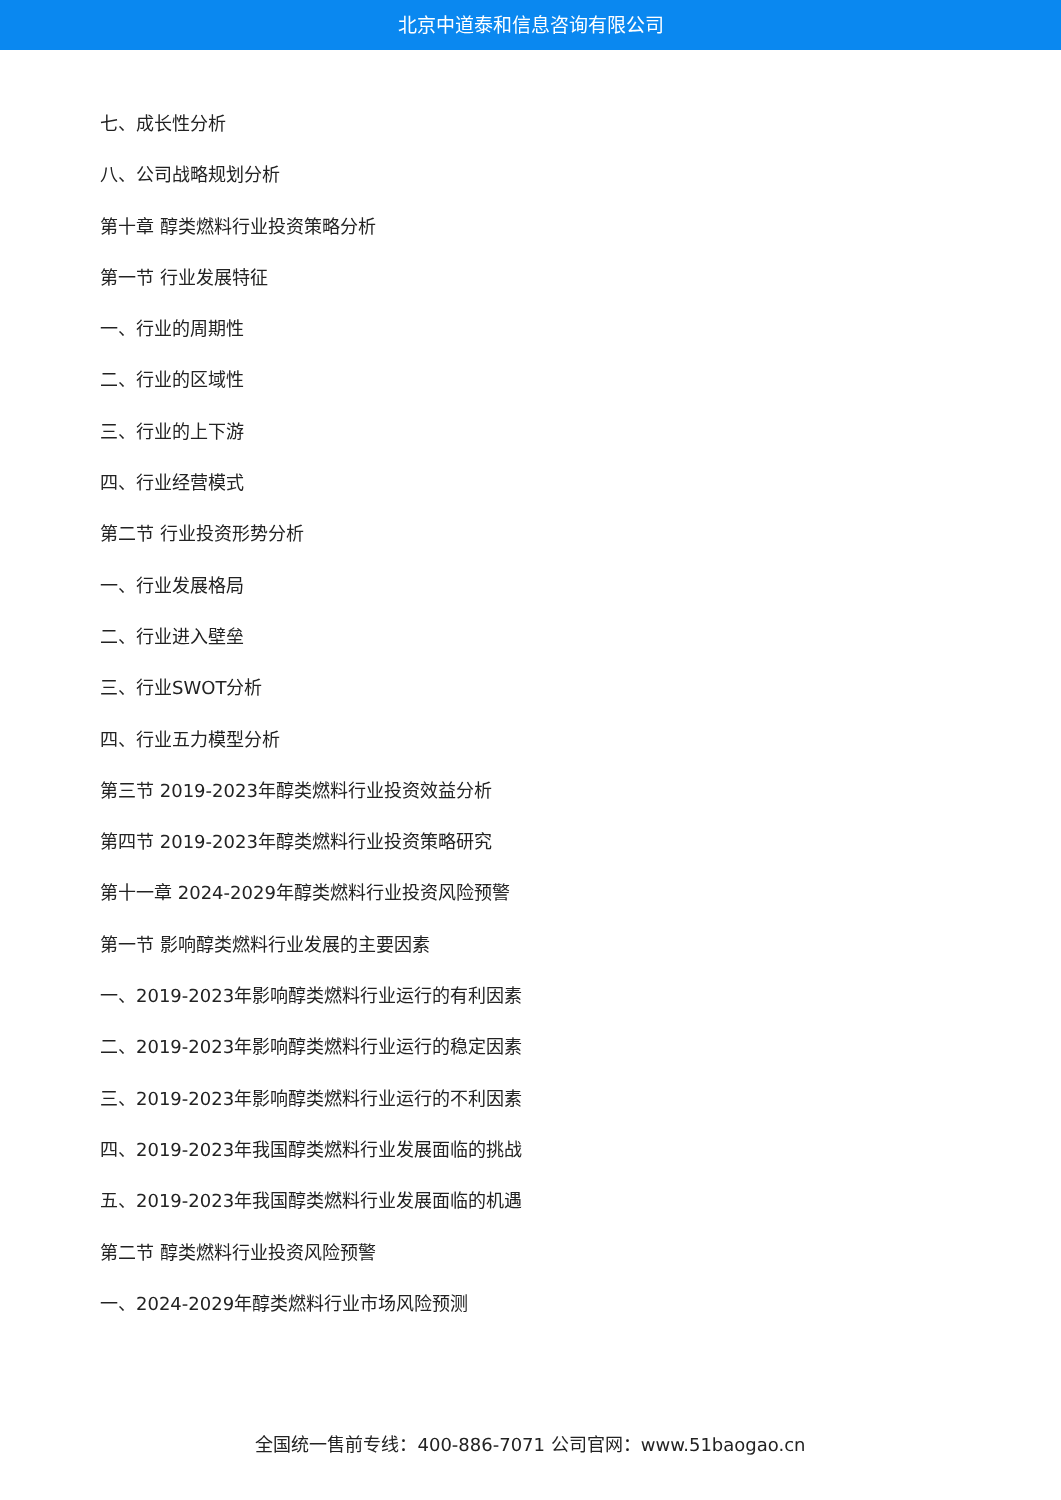北京中道泰和信息咨询有限公司
七、成长性分析
八、公司战略规划分析
第十章 醇类燃料行业投资策略分析
第一节 行业发展特征
一、行业的周期性
二、行业的区域性
三、行业的上下游
四、行业经营模式
第二节 行业投资形势分析
一、行业发展格局
二、行业进入壁垒
三、行业SWOT分析
四、行业五力模型分析
第三节 2019-2023年醇类燃料行业投资效益分析
第四节 2019-2023年醇类燃料行业投资策略研究
第十一章 2024-2029年醇类燃料行业投资风险预警
第一节 影响醇类燃料行业发展的主要因素
一、2019-2023年影响醇类燃料行业运行的有利因素
二、2019-2023年影响醇类燃料行业运行的稳定因素
三、2019-2023年影响醇类燃料行业运行的不利因素
四、2019-2023年我国醇类燃料行业发展面临的挑战
五、2019-2023年我国醇类燃料行业发展面临的机遇
第二节 醇类燃料行业投资风险预警
一、2024-2029年醇类燃料行业市场风险预测
全国统一售前专线：400-886-7071 公司官网：www.51baogao.cn